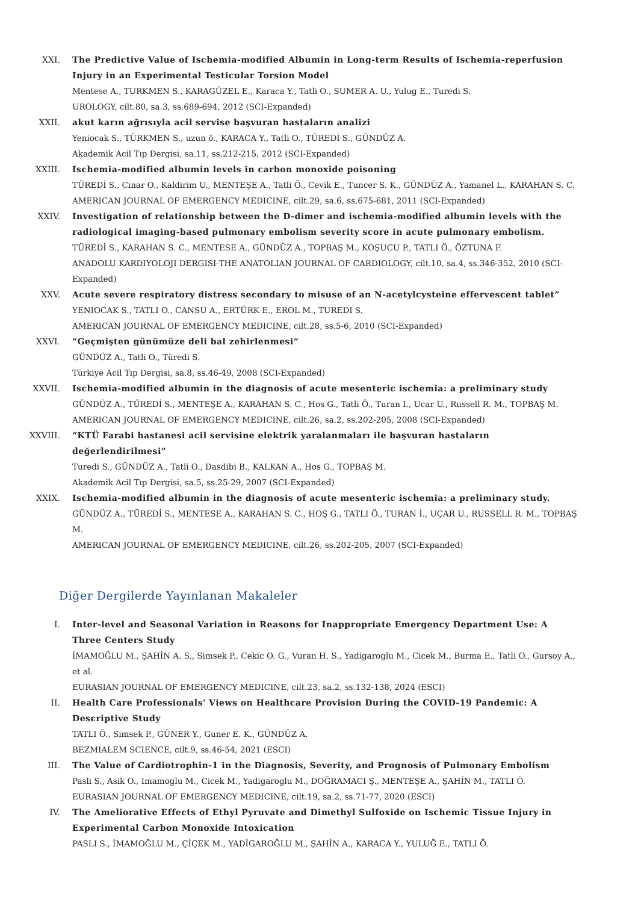XXI. The Predictive Value of Ischemia-modified Albumin in Long-term Results of Ischemia-reperfusion Injury in an Experimental Testicular Torsion Model
Mentese A., TURKMEN S., KARAGÜZEL E., Karaca Y., Tatli O., SUMER A. U., Yulug E., Turedi S.
UROLOGY, cilt.80, sa.3, ss.689-694, 2012 (SCI-Expanded)
XXII. akut karın ağrısıyla acil servise başvuran hastaların analizi
Yeniocak S., TÜRKMEN S., uzun ö., KARACA Y., Tatli O., TÜREDİ S., GÜNDÜZ A.
Akademik Acil Tıp Dergisi, sa.11, ss.212-215, 2012 (SCI-Expanded)
XXIII. Ischemia-modified albumin levels in carbon monoxide poisoning
TÜREDİ S., Cinar O., Kaldirim U., MENTEŞE A., Tatli Ö., Cevik E., Tuncer S. K., GÜNDÜZ A., Yamanel L., KARAHAN S. C.
AMERICAN JOURNAL OF EMERGENCY MEDICINE, cilt.29, sa.6, ss.675-681, 2011 (SCI-Expanded)
XXIV. Investigation of relationship between the D-dimer and ischemia-modified albumin levels with the radiological imaging-based pulmonary embolism severity score in acute pulmonary embolism.
TÜREDİ S., KARAHAN S. C., MENTESE A., GÜNDÜZ A., TOPBAŞ M., KOŞUCU P., TATLI Ö., ÖZTUNA F.
ANADOLU KARDIYOLOJI DERGISI-THE ANATOLIAN JOURNAL OF CARDIOLOGY, cilt.10, sa.4, ss.346-352, 2010 (SCI-Expanded)
XXV. Acute severe respiratory distress secondary to misuse of an N-acetylcysteine effervescent tablet”
YENIOCAK S., TATLI O., CANSU A., ERTÜRK E., EROL M., TUREDI S.
AMERICAN JOURNAL OF EMERGENCY MEDICINE, cilt.28, ss.5-6, 2010 (SCI-Expanded)
XXVI. “Geçmişten günümüze deli bal zehirlenmesi”
GÜNDÜZ A., Tatli O., Türedi S.
Türkiye Acil Tıp Dergisi, sa.8, ss.46-49, 2008 (SCI-Expanded)
XXVII. Ischemia-modified albumin in the diagnosis of acute mesenteric ischemia: a preliminary study
GÜNDÜZ A., TÜREDİ S., MENTEŞE A., KARAHAN S. C., Hos G., Tatli Ö., Turan I., Ucar U., Russell R. M., TOPBAŞ M.
AMERICAN JOURNAL OF EMERGENCY MEDICINE, cilt.26, sa.2, ss.202-205, 2008 (SCI-Expanded)
XXVIII. “KTÜ Farabi hastanesi acil servisine elektrik yaralanmaları ile başvuran hastaların değerlendirilmesi”
Turedi S., GÜNDÜZ A., Tatli O., Dasdibi B., KALKAN A., Hos G., TOPBAŞ M.
Akademik Acil Tıp Dergisi, sa.5, ss.25-29, 2007 (SCI-Expanded)
XXIX. Ischemia-modified albumin in the diagnosis of acute mesenteric ischemia: a preliminary study.
GÜNDÜZ A., TÜREDİ S., MENTESE A., KARAHAN S. C., HOŞ G., TATLI Ö., TURAN İ., UÇAR U., RUSSELL R. M., TOPBAŞ M.
AMERICAN JOURNAL OF EMERGENCY MEDICINE, cilt.26, ss.202-205, 2007 (SCI-Expanded)
Diğer Dergilerde Yayınlanan Makaleler
I. Inter-level and Seasonal Variation in Reasons for Inappropriate Emergency Department Use: A Three Centers Study
İMAMOĞLU M., ŞAHİN A. S., Simsek P., Cekic O. G., Vuran H. S., Yadigaroglu M., Cicek M., Burma E., Tatli O., Gursoy A., et al.
EURASIAN JOURNAL OF EMERGENCY MEDICINE, cilt.23, sa.2, ss.132-138, 2024 (ESCI)
II. Health Care Professionals' Views on Healthcare Provision During the COVID-19 Pandemic: A Descriptive Study
TATLI Ö., Simsek P., GÜNER Y., Guner E. K., GÜNDÜZ A.
BEZMIALEM SCIENCE, cilt.9, ss.46-54, 2021 (ESCI)
III. The Value of Cardiotrophin-1 in the Diagnosis, Severity, and Prognosis of Pulmonary Embolism
Pasli S., Asik O., Imamoglu M., Cicek M., Yadigaroglu M., DOĞRAMACI Ş., MENTEŞE A., ŞAHİN M., TATLI Ö.
EURASIAN JOURNAL OF EMERGENCY MEDICINE, cilt.19, sa.2, ss.71-77, 2020 (ESCI)
IV. The Ameliorative Effects of Ethyl Pyruvate and Dimethyl Sulfoxide on Ischemic Tissue Injury in Experimental Carbon Monoxide Intoxication
PASLI S., İMAMOĞLU M., ÇİÇEK M., YADİGAROĞLU M., ŞAHİN A., KARACA Y., YULUĞ E., TATLI Ö.